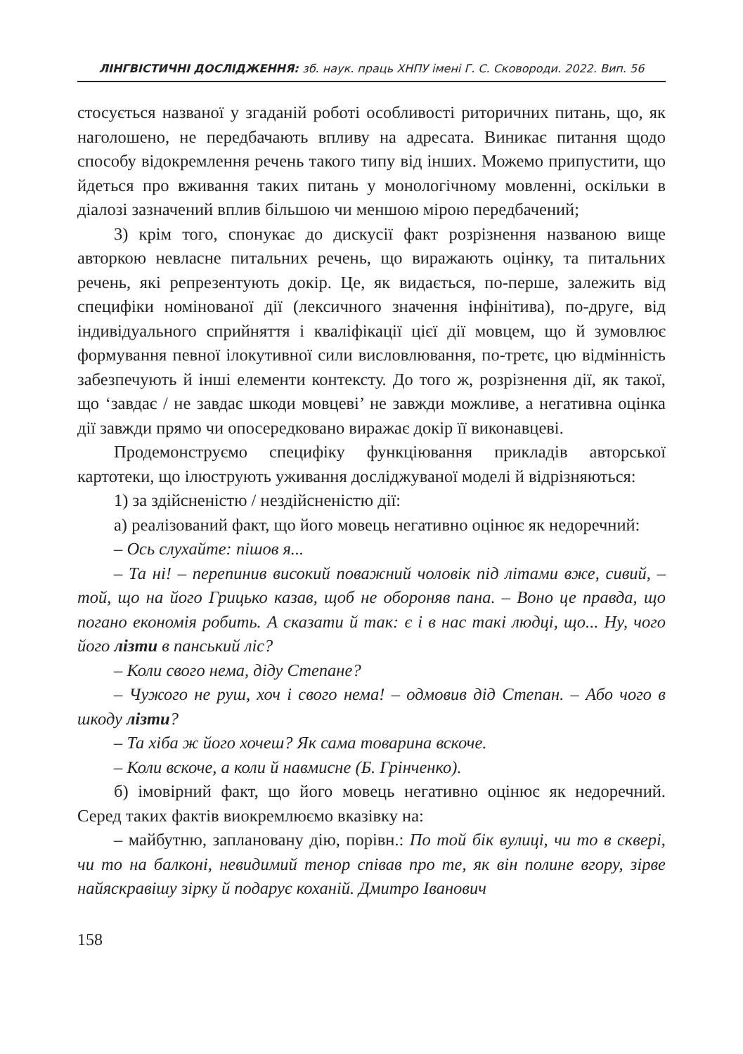ЛІНГВІСТИЧНІ ДОСЛІДЖЕННЯ: зб. наук. праць ХНПУ імені Г. С. Сковороди. 2022. Вип. 56
стосується названої у згаданій роботі особливості риторичних питань, що, як наголошено, не передбачають впливу на адресата. Виникає питання щодо способу відокремлення речень такого типу від інших. Можемо припустити, що йдеться про вживання таких питань у монологічному мовленні, оскільки в діалозі зазначений вплив більшою чи меншою мірою передбачений;
3) крім того, спонукає до дискусії факт розрізнення названою вище авторкою невласне питальних речень, що виражають оцінку, та питальних речень, які репрезентують докір. Це, як видається, по-перше, залежить від специфіки номінованої дії (лексичного значення інфінітива), по-друге, від індивідуального сприйняття і кваліфікації цієї дії мовцем, що й зумовлює формування певної ілокутивної сили висловлювання, по-третє, цю відмінність забезпечують й інші елементи контексту. До того ж, розрізнення дії, як такої, що ‘завдає / не завдає шкоди мовцеві’ не завжди можливе, а негативна оцінка дії завжди прямо чи опосередковано виражає докір її виконавцеві.
Продемонструємо специфіку функціювання прикладів авторської картотеки, що ілюструють уживання досліджуваної моделі й відрізняються:
1) за здійсненістю / нездійсненістю дії:
а) реалізований факт, що його мовець негативно оцінює як недоречний:
– Ось слухайте: пішов я...
– Та ні! – перепинив високий поважний чоловік під літами вже, сивий, – той, що на його Грицько казав, щоб не обороняв пана. – Воно це правда, що погано економія робить. А сказати й так: є і в нас такі людці, що... Ну, чого його лізти в панський ліс?
– Коли свого нема, діду Степане?
– Чужого не руш, хоч і свого нема! – одмовив дід Степан. – Або чого в шкоду лізти?
– Та хіба ж його хочеш? Як сама товарина вскоче.
– Коли вскоче, а коли й навмисне (Б. Грінченко).
б) імовірний факт, що його мовець негативно оцінює як недоречний. Серед таких фактів виокремлюємо вказівку на:
– майбутню, заплановану дію, порівн.: По той бік вулиці, чи то в сквері, чи то на балконі, невидимий тенор співав про те, як він полине вгору, зірве найяскравішу зірку й подарує коханій. Дмитро Іванович
158